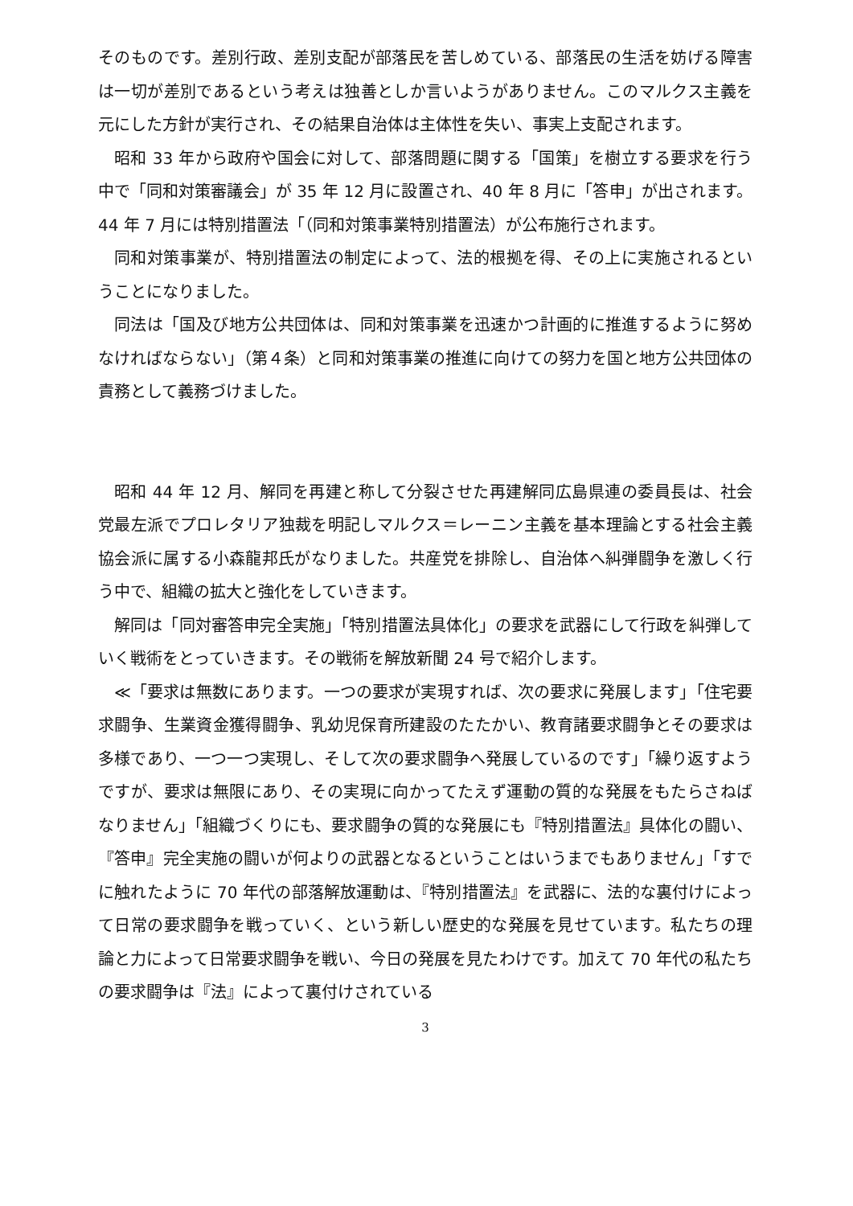そのものです。差別行政、差別支配が部落民を苦しめている、部落民の生活を妨げる障害は一切が差別であるという考えは独善としか言いようがありません。このマルクス主義を元にした方針が実行され、その結果自治体は主体性を失い、事実上支配されます。
昭和 33 年から政府や国会に対して、部落問題に関する「国策」を樹立する要求を行う中で「同和対策審議会」が 35 年 12 月に設置され、40 年 8 月に「答申」が出されます。44 年 7 月には特別措置法「（同和対策事業特別措置法）が公布施行されます。
同和対策事業が、特別措置法の制定によって、法的根拠を得、その上に実施されるということになりました。
同法は「国及び地方公共団体は、同和対策事業を迅速かつ計画的に推進するように努めなければならない」（第４条）と同和対策事業の推進に向けての努力を国と地方公共団体の責務として義務づけました。
昭和 44 年 12 月、解同を再建と称して分裂させた再建解同広島県連の委員長は、社会党最左派でプロレタリア独裁を明記しマルクス＝レーニン主義を基本理論とする社会主義協会派に属する小森龍邦氏がなりました。共産党を排除し、自治体へ糾弾闘争を激しく行う中で、組織の拡大と強化をしていきます。
解同は「同対審答申完全実施」「特別措置法具体化」の要求を武器にして行政を糾弾していく戦術をとっていきます。その戦術を解放新聞 24 号で紹介します。
≪「要求は無数にあります。一つの要求が実現すれば、次の要求に発展します」「住宅要求闘争、生業資金獲得闘争、乳幼児保育所建設のたたかい、教育諸要求闘争とその要求は多様であり、一つ一つ実現し、そして次の要求闘争へ発展しているのです」「繰り返すようですが、要求は無限にあり、その実現に向かってたえず運動の質的な発展をもたらさねばなりません」「組織づくりにも、要求闘争の質的な発展にも『特別措置法』具体化の闘い、『答申』完全実施の闘いが何よりの武器となるということはいうまでもありません」「すでに触れたように 70 年代の部落解放運動は、『特別措置法』を武器に、法的な裏付けによって日常の要求闘争を戦っていく、という新しい歴史的な発展を見せています。私たちの理論と力によって日常要求闘争を戦い、今日の発展を見たわけです。加えて 70 年代の私たちの要求闘争は『法』によって裏付けされている
3